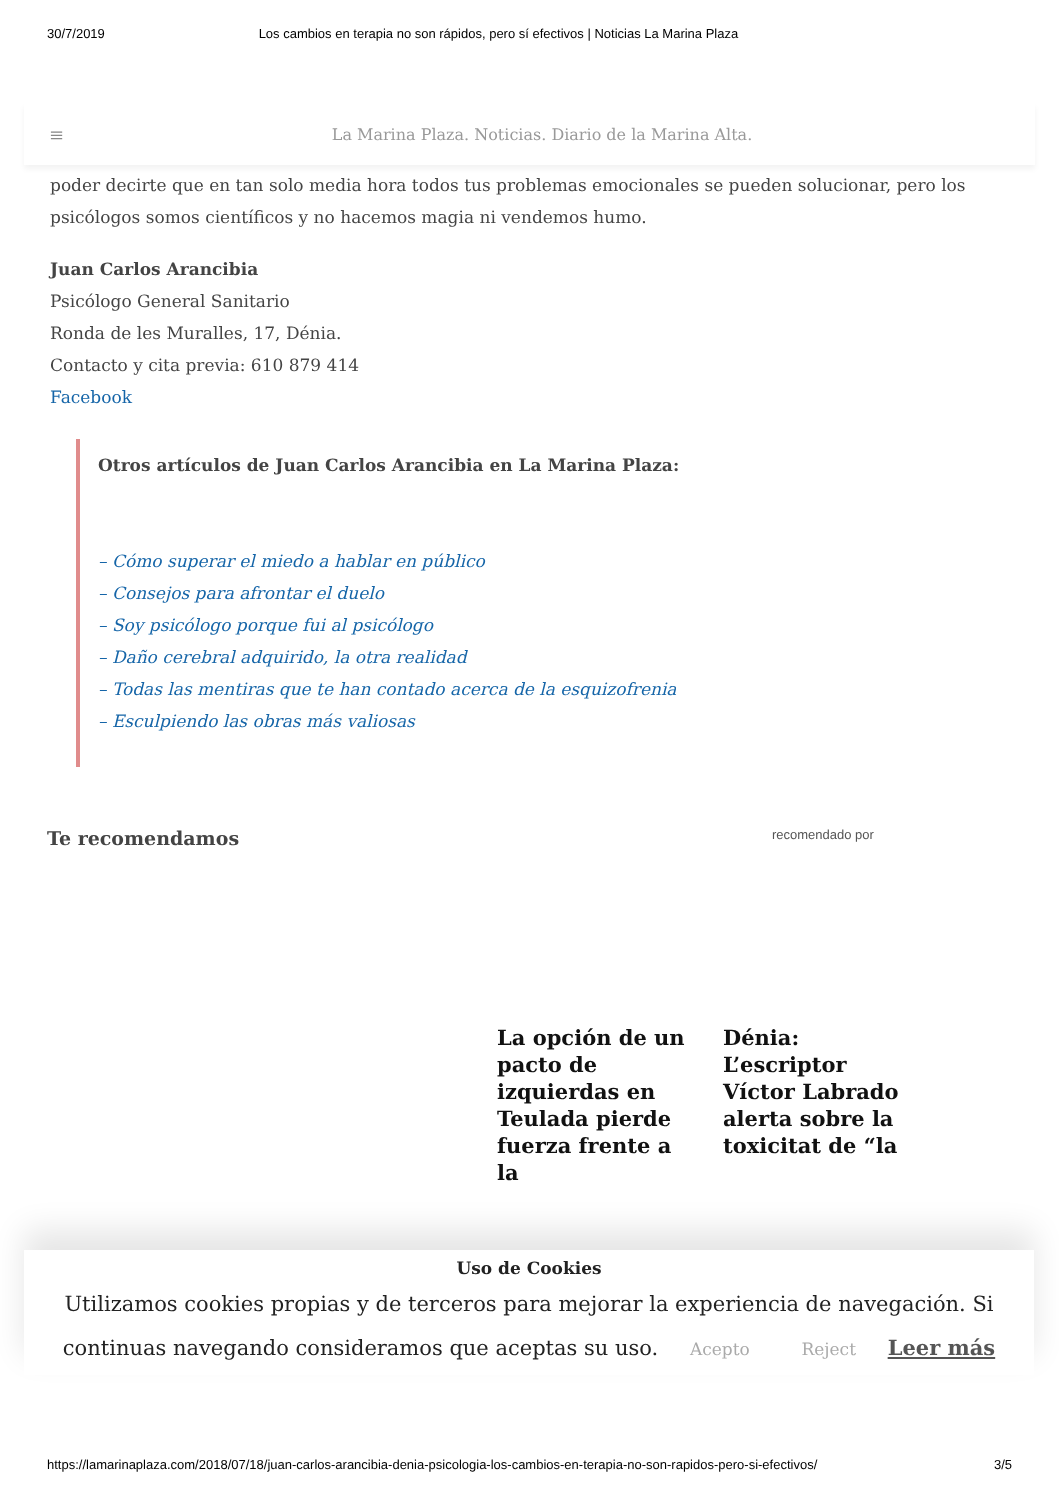30/7/2019 Los cambios en terapia no son rápidos, pero sí efectivos | Noticias La Marina Plaza
≡ La Marina Plaza. Noticias. Diario de la Marina Alta.
poder decirte que en tan solo media hora todos tus problemas emocionales se pueden solucionar, pero los psicólogos somos científicos y no hacemos magia ni vendemos humo.
Juan Carlos Arancibia
Psicólogo General Sanitario
Ronda de les Muralles, 17, Dénia.
Contacto y cita previa: 610 879 414
Facebook
Otros artículos de Juan Carlos Arancibia en La Marina Plaza:
– Cómo superar el miedo a hablar en público
– Consejos para afrontar el duelo
– Soy psicólogo porque fui al psicólogo
– Daño cerebral adquirido, la otra realidad
– Todas las mentiras que te han contado acerca de la esquizofrenia
– Esculpiendo las obras más valiosas
Te recomendamos recomendado por
La opción de un pacto de izquierdas en Teulada pierde fuerza frente a la
Dénia: L’escriptor Víctor Labrado alerta sobre la toxicitat de “la
Uso de Cookies
Utilizamos cookies propias y de terceros para mejorar la experiencia de navegación. Si continuas navegando consideramos que aceptas su uso. Acepto Reject Leer más
https://lamarinaplaza.com/2018/07/18/juan-carlos-arancibia-denia-psicologia-los-cambios-en-terapia-no-son-rapidos-pero-si-efectivos/ 3/5